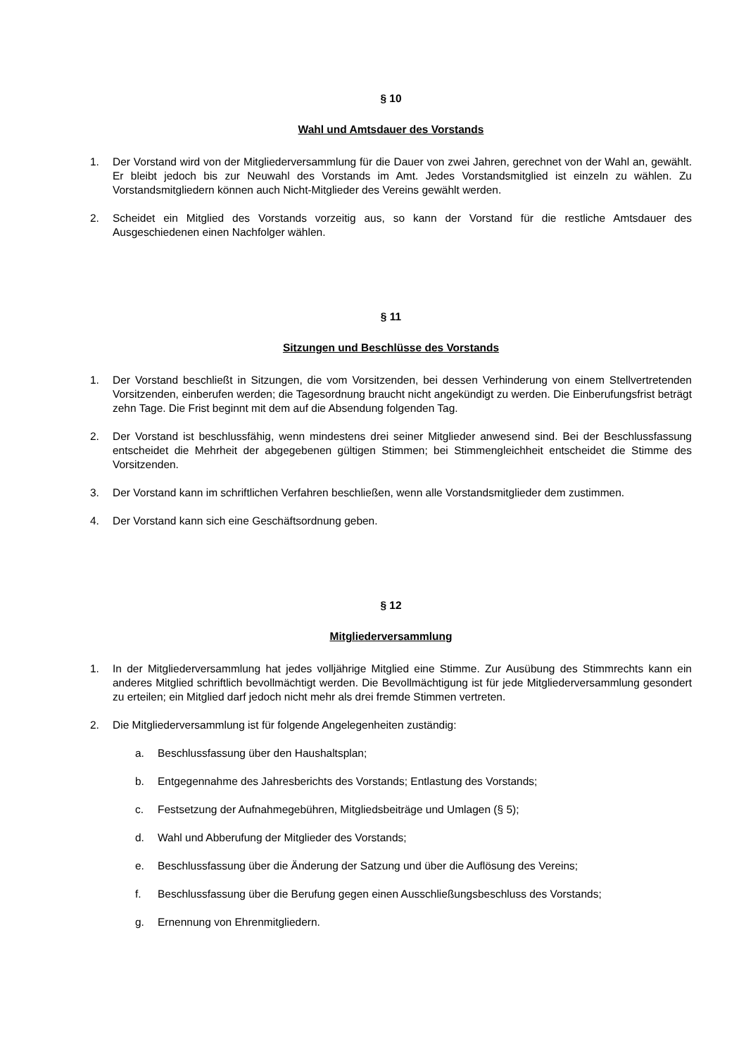§ 10
Wahl und Amtsdauer des Vorstands
1. Der Vorstand wird von der Mitgliederversammlung für die Dauer von zwei Jahren, gerechnet von der Wahl an, gewählt. Er bleibt jedoch bis zur Neuwahl des Vorstands im Amt. Jedes Vorstandsmitglied ist einzeln zu wählen. Zu Vorstandsmitgliedern können auch Nicht-Mitglieder des Vereins gewählt werden.
2. Scheidet ein Mitglied des Vorstands vorzeitig aus, so kann der Vorstand für die restliche Amtsdauer des Ausgeschiedenen einen Nachfolger wählen.
§ 11
Sitzungen und Beschlüsse des Vorstands
1. Der Vorstand beschließt in Sitzungen, die vom Vorsitzenden, bei dessen Verhinderung von einem Stellvertretenden Vorsitzenden, einberufen werden; die Tagesordnung braucht nicht angekündigt zu werden. Die Einberufungsfrist beträgt zehn Tage. Die Frist beginnt mit dem auf die Absendung folgenden Tag.
2. Der Vorstand ist beschlussfähig, wenn mindestens drei seiner Mitglieder anwesend sind. Bei der Beschlussfassung entscheidet die Mehrheit der abgegebenen gültigen Stimmen; bei Stimmengleichheit entscheidet die Stimme des Vorsitzenden.
3. Der Vorstand kann im schriftlichen Verfahren beschließen, wenn alle Vorstandsmitglieder dem zustimmen.
4. Der Vorstand kann sich eine Geschäftsordnung geben.
§ 12
Mitgliederversammlung
1. In der Mitgliederversammlung hat jedes volljährige Mitglied eine Stimme. Zur Ausübung des Stimmrechts kann ein anderes Mitglied schriftlich bevollmächtigt werden. Die Bevollmächtigung ist für jede Mitgliederversammlung gesondert zu erteilen; ein Mitglied darf jedoch nicht mehr als drei fremde Stimmen vertreten.
2. Die Mitgliederversammlung ist für folgende Angelegenheiten zuständig:
a. Beschlussfassung über den Haushaltsplan;
b. Entgegennahme des Jahresberichts des Vorstands; Entlastung des Vorstands;
c. Festsetzung der Aufnahmegebühren, Mitgliedsbeiträge und Umlagen (§ 5);
d. Wahl und Abberufung der Mitglieder des Vorstands;
e. Beschlussfassung über die Änderung der Satzung und über die Auflösung des Vereins;
f. Beschlussfassung über die Berufung gegen einen Ausschließungsbeschluss des Vorstands;
g. Ernennung von Ehrenmitgliedern.